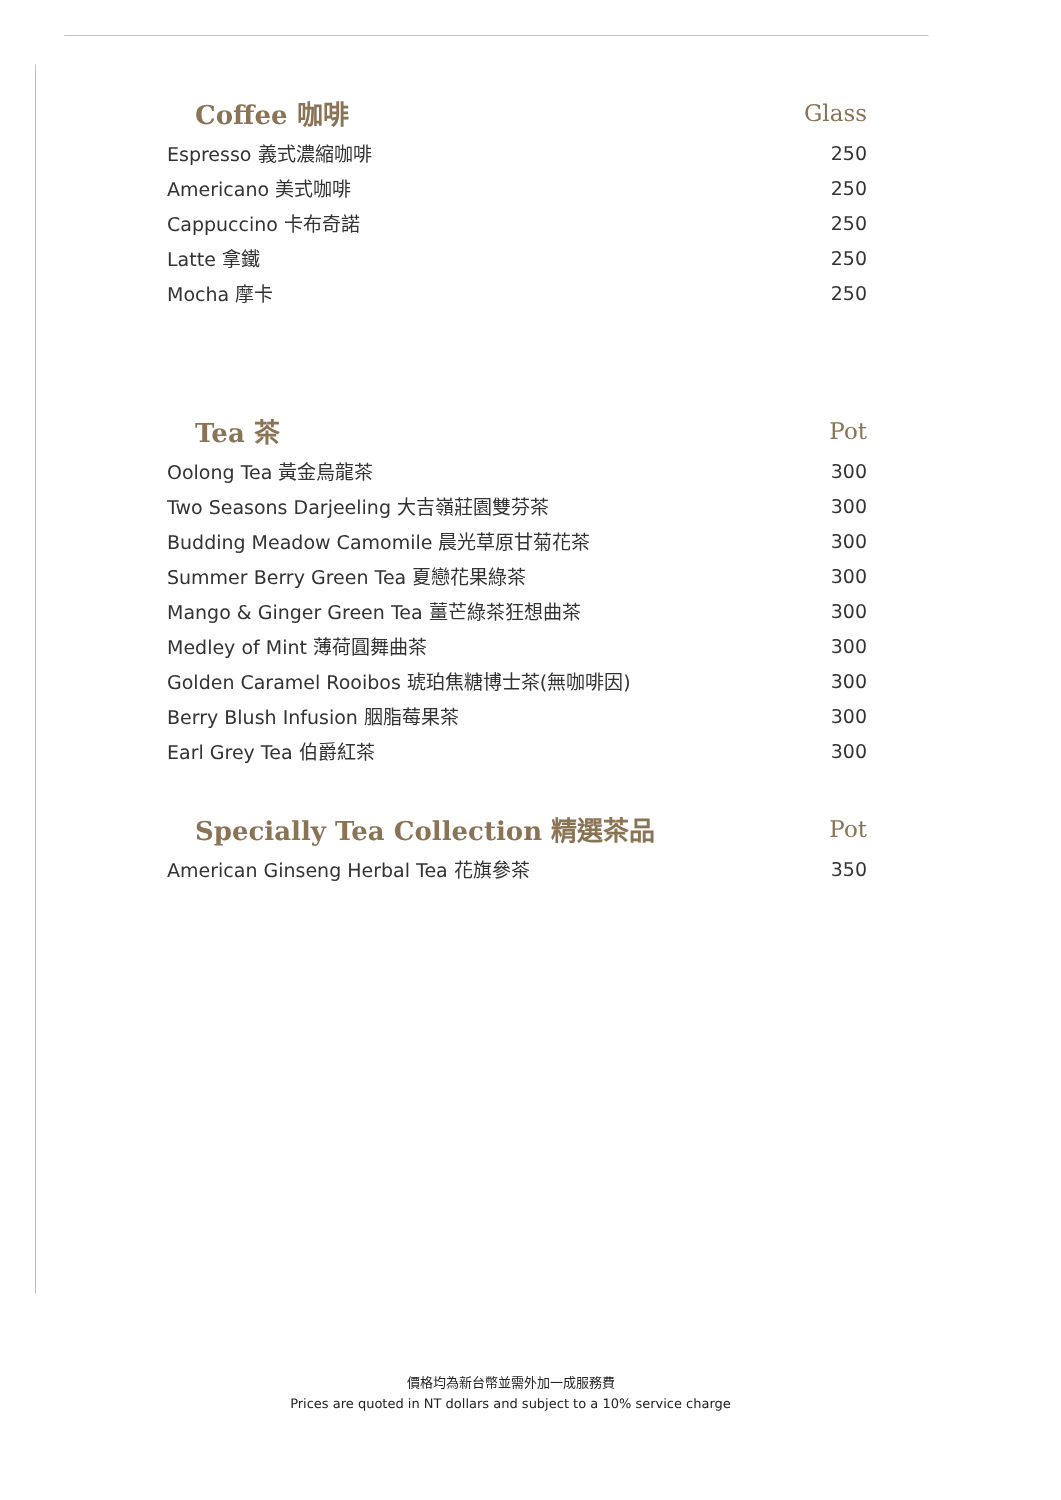| Coffee 咖啡 | Glass |
| --- | --- |
| Espresso 義式濃縮咖啡 | 250 |
| Americano 美式咖啡 | 250 |
| Cappuccino 卡布奇諾 | 250 |
| Latte 拿鐵 | 250 |
| Mocha 摩卡 | 250 |
| Tea 茶 | Pot |
| Oolong Tea 黃金烏龍茶 | 300 |
| Two Seasons Darjeeling 大吉嶺莊園雙芬茶 | 300 |
| Budding Meadow Camomile 晨光草原甘菊花茶 | 300 |
| Summer Berry Green Tea 夏戀花果綠茶 | 300 |
| Mango & Ginger Green Tea 薑芒綠茶狂想曲茶 | 300 |
| Medley of Mint 薄荷圓舞曲茶 | 300 |
| Golden Caramel Rooibos 琥珀焦糖博士茶(無咖啡因) | 300 |
| Berry Blush Infusion 胭脂莓果茶 | 300 |
| Earl Grey Tea 伯爵紅茶 | 300 |
| Specially Tea Collection 精選茶品 | Pot |
| American Ginseng Herbal Tea 花旗參茶 | 350 |
價格均為新台幣並需外加一成服務費
Prices are quoted in NT dollars and subject to a 10% service charge